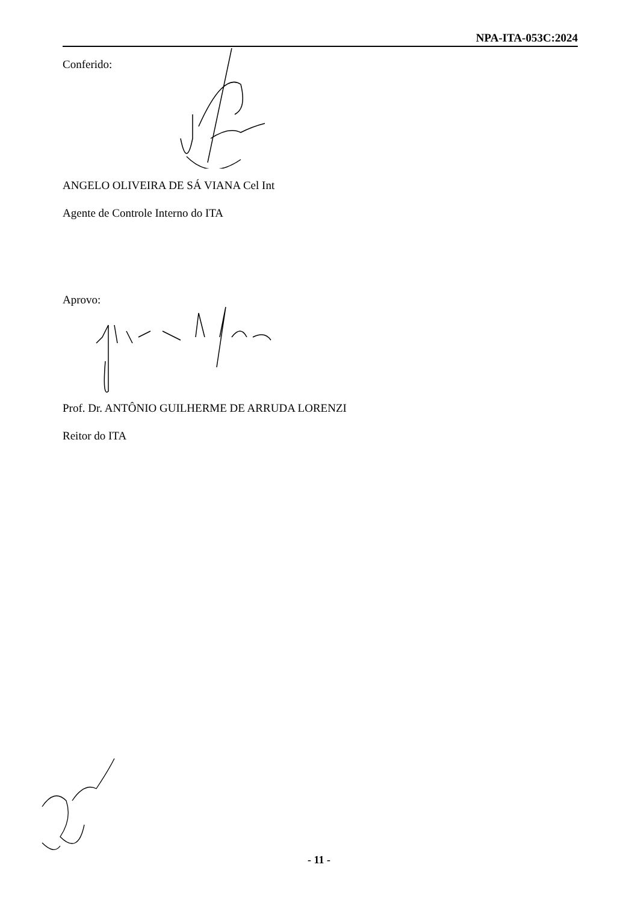NPA-ITA-053C:2024
Conferido:
ANGELO OLIVEIRA DE SÁ VIANA Cel Int
Agente de Controle Interno do ITA
Aprovo:
Prof. Dr. ANTÔNIO GUILHERME DE ARRUDA LORENZI
Reitor do ITA
- 11 -